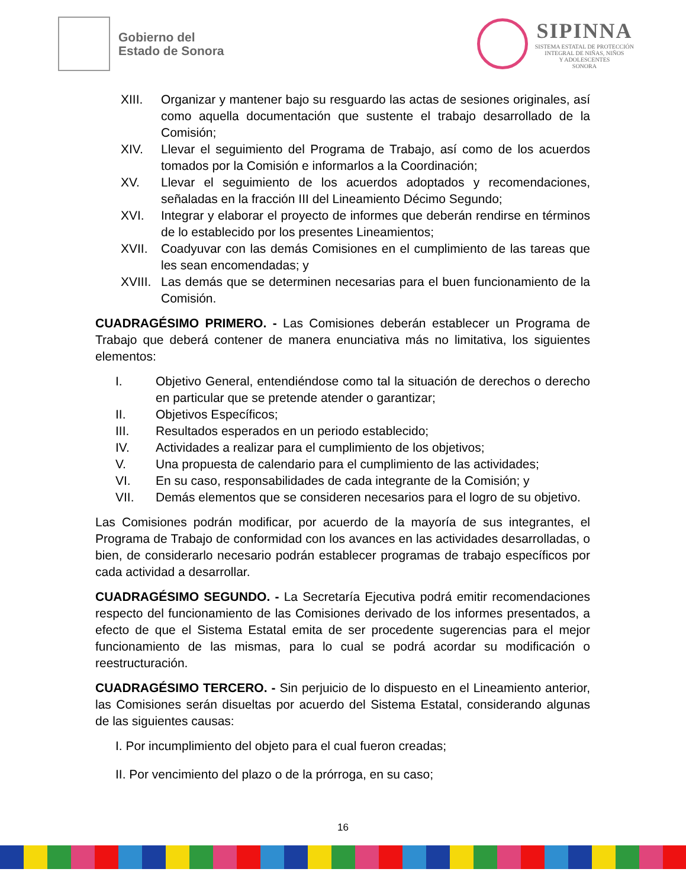Gobierno del
Estado de Sonora
SIPINNA
SISTEMA ESTATAL DE PROTECCIÓN
INTEGRAL DE NIÑAS, NIÑOS
Y ADOLESCENTES
SONORA
XIII. Organizar y mantener bajo su resguardo las actas de sesiones originales, así como aquella documentación que sustente el trabajo desarrollado de la Comisión;
XIV. Llevar el seguimiento del Programa de Trabajo, así como de los acuerdos tomados por la Comisión e informarlos a la Coordinación;
XV. Llevar el seguimiento de los acuerdos adoptados y recomendaciones, señaladas en la fracción III del Lineamiento Décimo Segundo;
XVI. Integrar y elaborar el proyecto de informes que deberán rendirse en términos de lo establecido por los presentes Lineamientos;
XVII. Coadyuvar con las demás Comisiones en el cumplimiento de las tareas que les sean encomendadas; y
XVIII. Las demás que se determinen necesarias para el buen funcionamiento de la Comisión.
CUADRAGÉSIMO PRIMERO. - Las Comisiones deberán establecer un Programa de Trabajo que deberá contener de manera enunciativa más no limitativa, los siguientes elementos:
I. Objetivo General, entendiéndose como tal la situación de derechos o derecho en particular que se pretende atender o garantizar;
II. Objetivos Específicos;
III. Resultados esperados en un periodo establecido;
IV. Actividades a realizar para el cumplimiento de los objetivos;
V. Una propuesta de calendario para el cumplimiento de las actividades;
VI. En su caso, responsabilidades de cada integrante de la Comisión; y
VII. Demás elementos que se consideren necesarios para el logro de su objetivo.
Las Comisiones podrán modificar, por acuerdo de la mayoría de sus integrantes, el Programa de Trabajo de conformidad con los avances en las actividades desarrolladas, o bien, de considerarlo necesario podrán establecer programas de trabajo específicos por cada actividad a desarrollar.
CUADRAGÉSIMO SEGUNDO. - La Secretaría Ejecutiva podrá emitir recomendaciones respecto del funcionamiento de las Comisiones derivado de los informes presentados, a efecto de que el Sistema Estatal emita de ser procedente sugerencias para el mejor funcionamiento de las mismas, para lo cual se podrá acordar su modificación o reestructuración.
CUADRAGÉSIMO TERCERO. - Sin perjuicio de lo dispuesto en el Lineamiento anterior, las Comisiones serán disueltas por acuerdo del Sistema Estatal, considerando algunas de las siguientes causas:
I. Por incumplimiento del objeto para el cual fueron creadas;
II. Por vencimiento del plazo o de la prórroga, en su caso;
16